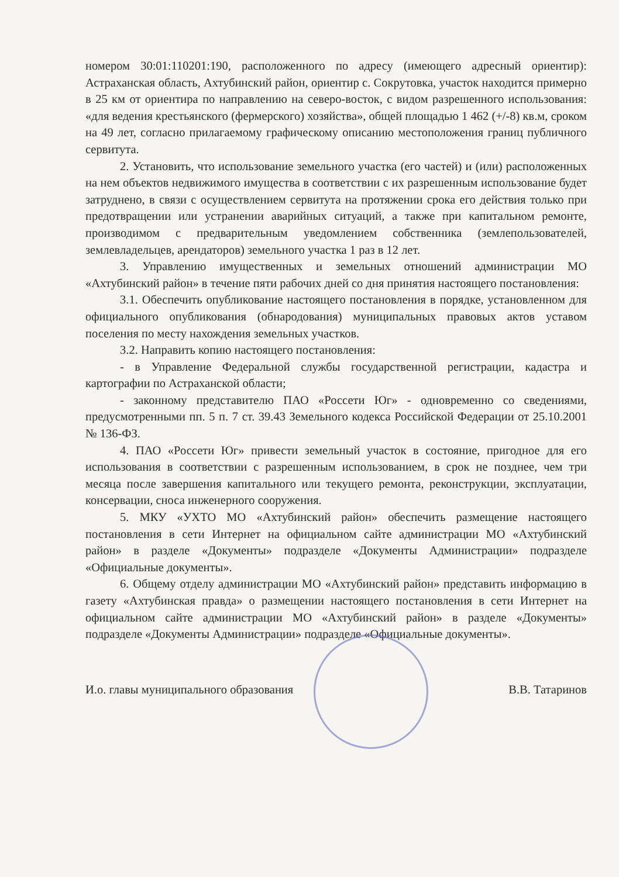номером 30:01:110201:190, расположенного по адресу (имеющего адресный ориентир): Астраханская область, Ахтубинский район, ориентир с. Сокрутовка, участок находится примерно в 25 км от ориентира по направлению на северо-восток, с видом разрешенного использования: «для ведения крестьянского (фермерского) хозяйства», общей площадью 1 462 (+/-8) кв.м, сроком на 49 лет, согласно прилагаемому графическому описанию местоположения границ публичного сервитута.
2. Установить, что использование земельного участка (его частей) и (или) расположенных на нем объектов недвижимого имущества в соответствии с их разрешенным использование будет затруднено, в связи с осуществлением сервитута на протяжении срока его действия только при предотвращении или устранении аварийных ситуаций, а также при капитальном ремонте, производимом с предварительным уведомлением собственника (землепользователей, землевладельцев, арендаторов) земельного участка 1 раз в 12 лет.
3. Управлению имущественных и земельных отношений администрации МО «Ахтубинский район» в течение пяти рабочих дней со дня принятия настоящего постановления:
3.1. Обеспечить опубликование настоящего постановления в порядке, установленном для официального опубликования (обнародования) муниципальных правовых актов уставом поселения по месту нахождения земельных участков.
3.2. Направить копию настоящего постановления:
- в Управление Федеральной службы государственной регистрации, кадастра и картографии по Астраханской области;
- законному представителю ПАО «Россети Юг» - одновременно со сведениями, предусмотренными пп. 5 п. 7 ст. 39.43 Земельного кодекса Российской Федерации от 25.10.2001 № 136-ФЗ.
4. ПАО «Россети Юг» привести земельный участок в состояние, пригодное для его использования в соответствии с разрешенным использованием, в срок не позднее, чем три месяца после завершения капитального или текущего ремонта, реконструкции, эксплуатации, консервации, сноса инженерного сооружения.
5. МКУ «УХТО МО «Ахтубинский район» обеспечить размещение настоящего постановления в сети Интернет на официальном сайте администрации МО «Ахтубинский район» в разделе «Документы» подразделе «Документы Администрации» подразделе «Официальные документы».
6. Общему отделу администрации МО «Ахтубинский район» представить информацию в газету «Ахтубинская правда» о размещении настоящего постановления в сети Интернет на официальном сайте администрации МО «Ахтубинский район» в разделе «Документы» подразделе «Документы Администрации» подразделе «Официальные документы».
И.о. главы муниципального образования В.В. Татаринов